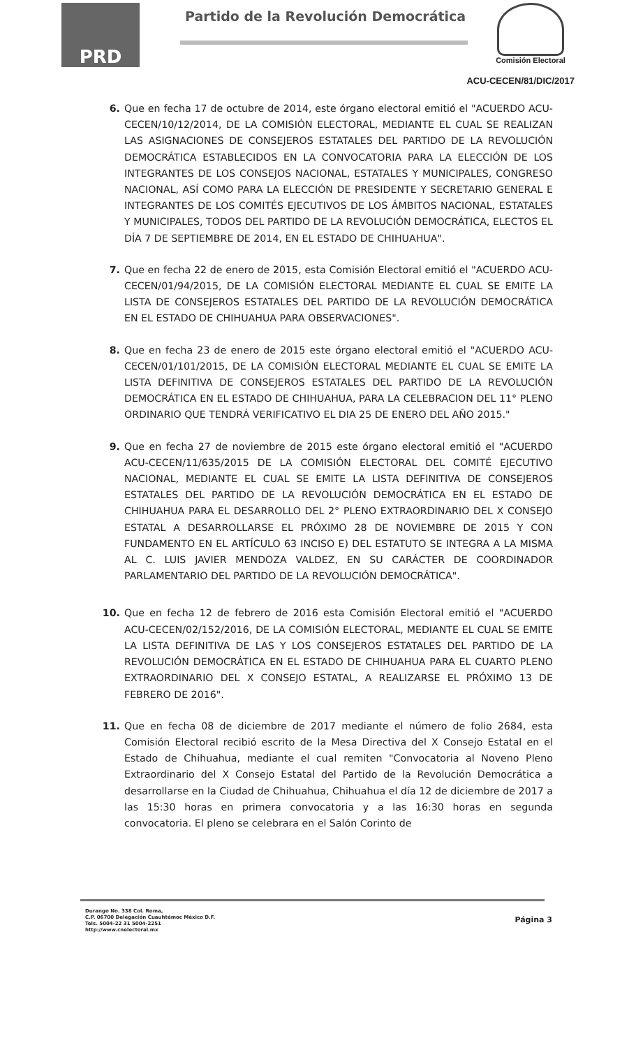PRD
Partido de la Revolución Democrática
Comisión Electoral
ACU-CECEN/81/DIC/2017
6. Que en fecha 17 de octubre de 2014, este órgano electoral emitió el "ACUERDO ACU-CECEN/10/12/2014, DE LA COMISIÓN ELECTORAL, MEDIANTE EL CUAL SE REALIZAN LAS ASIGNACIONES DE CONSEJEROS ESTATALES DEL PARTIDO DE LA REVOLUCIÓN DEMOCRÁTICA ESTABLECIDOS EN LA CONVOCATORIA PARA LA ELECCIÓN DE LOS INTEGRANTES DE LOS CONSEJOS NACIONAL, ESTATALES Y MUNICIPALES, CONGRESO NACIONAL, ASÍ COMO PARA LA ELECCIÓN DE PRESIDENTE Y SECRETARIO GENERAL E INTEGRANTES DE LOS COMITÉS EJECUTIVOS DE LOS ÁMBITOS NACIONAL, ESTATALES Y MUNICIPALES, TODOS DEL PARTIDO DE LA REVOLUCIÓN DEMOCRÁTICA, ELECTOS EL DÍA 7 DE SEPTIEMBRE DE 2014, EN EL ESTADO DE CHIHUAHUA".
7. Que en fecha 22 de enero de 2015, esta Comisión Electoral emitió el "ACUERDO ACU-CECEN/01/94/2015, DE LA COMISIÓN ELECTORAL MEDIANTE EL CUAL SE EMITE LA LISTA DE CONSEJEROS ESTATALES DEL PARTIDO DE LA REVOLUCIÓN DEMOCRÁTICA EN EL ESTADO DE CHIHUAHUA PARA OBSERVACIONES".
8. Que en fecha 23 de enero de 2015 este órgano electoral emitió el "ACUERDO ACU-CECEN/01/101/2015, DE LA COMISIÓN ELECTORAL MEDIANTE EL CUAL SE EMITE LA LISTA DEFINITIVA DE CONSEJEROS ESTATALES DEL PARTIDO DE LA REVOLUCIÓN DEMOCRÁTICA EN EL ESTADO DE CHIHUAHUA, PARA LA CELEBRACION DEL 11° PLENO ORDINARIO QUE TENDRÁ VERIFICATIVO EL DIA 25 DE ENERO DEL AÑO 2015."
9. Que en fecha 27 de noviembre de 2015 este órgano electoral emitió el "ACUERDO ACU-CECEN/11/635/2015 DE LA COMISIÓN ELECTORAL DEL COMITÉ EJECUTIVO NACIONAL, MEDIANTE EL CUAL SE EMITE LA LISTA DEFINITIVA DE CONSEJEROS ESTATALES DEL PARTIDO DE LA REVOLUCIÓN DEMOCRÁTICA EN EL ESTADO DE CHIHUAHUA PARA EL DESARROLLO DEL 2° PLENO EXTRAORDINARIO DEL X CONSEJO ESTATAL A DESARROLLARSE EL PRÓXIMO 28 DE NOVIEMBRE DE 2015 Y CON FUNDAMENTO EN EL ARTÍCULO 63 INCISO E) DEL ESTATUTO SE INTEGRA A LA MISMA AL C. LUIS JAVIER MENDOZA VALDEZ, EN SU CARÁCTER DE COORDINADOR PARLAMENTARIO DEL PARTIDO DE LA REVOLUCIÓN DEMOCRÁTICA".
10. Que en fecha 12 de febrero de 2016 esta Comisión Electoral emitió el "ACUERDO ACU-CECEN/02/152/2016, DE LA COMISIÓN ELECTORAL, MEDIANTE EL CUAL SE EMITE LA LISTA DEFINITIVA DE LAS Y LOS CONSEJEROS ESTATALES DEL PARTIDO DE LA REVOLUCIÓN DEMOCRÁTICA EN EL ESTADO DE CHIHUAHUA PARA EL CUARTO PLENO EXTRAORDINARIO DEL X CONSEJO ESTATAL, A REALIZARSE EL PRÓXIMO 13 DE FEBRERO DE 2016".
11. Que en fecha 08 de diciembre de 2017 mediante el número de folio 2684, esta Comisión Electoral recibió escrito de la Mesa Directiva del X Consejo Estatal en el Estado de Chihuahua, mediante el cual remiten "Convocatoria al Noveno Pleno Extraordinario del X Consejo Estatal del Partido de la Revolución Democrática a desarrollarse en la Ciudad de Chihuahua, Chihuahua el día 12 de diciembre de 2017 a las 15:30 horas en primera convocatoria y a las 16:30 horas en segunda convocatoria. El pleno se celebrara en el Salón Corinto de
Durango No. 338 Col. Roma,
C.P. 06700 Delegación Cuauhtémoc México D.F.
Tels. 5004-22 31 5004-2251
http://www.cnelectoral.mx
Página 3